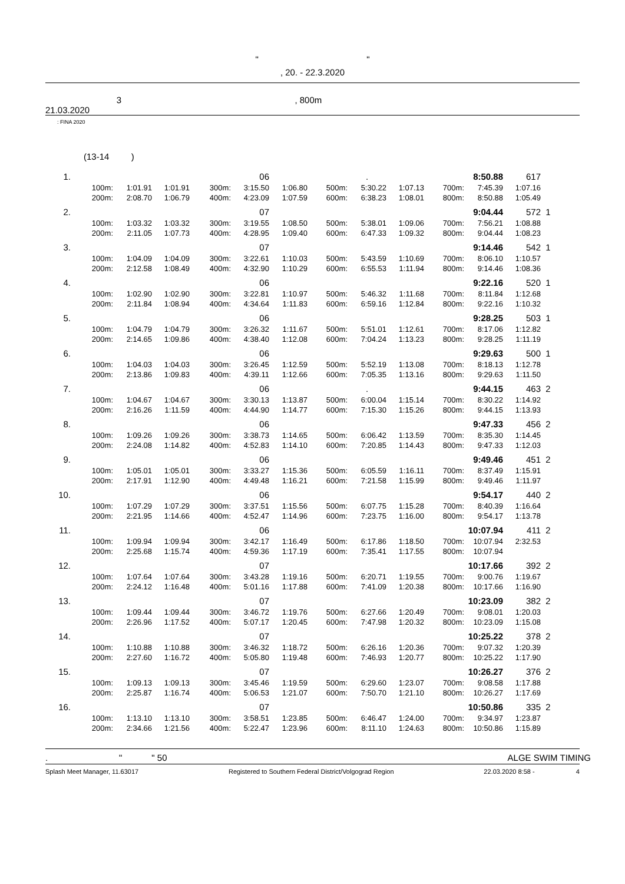" "
, 20. - 22.3.2020
3 , 800m
21.03.2020
: FINA 2020
(13-14 )
| 1. | | | | | 06 | | | . | | | 8:50.88 | 617 | |
| | 100m: | 1:01.91 | 1:01.91 | 300m: | 3:15.50 | 1:06.80 | 500m: | 5:30.22 | 1:07.13 | 700m: | 7:45.39 | 1:07.16 | |
| | 200m: | 2:08.70 | 1:06.79 | 400m: | 4:23.09 | 1:07.59 | 600m: | 6:38.23 | 1:08.01 | 800m: | 8:50.88 | 1:05.49 | |
| 2. | | | | | 07 | | | | | | 9:04.44 | 572 | 1 |
| | 100m: | 1:03.32 | 1:03.32 | 300m: | 3:19.55 | 1:08.50 | 500m: | 5:38.01 | 1:09.06 | 700m: | 7:56.21 | 1:08.88 | |
| | 200m: | 2:11.05 | 1:07.73 | 400m: | 4:28.95 | 1:09.40 | 600m: | 6:47.33 | 1:09.32 | 800m: | 9:04.44 | 1:08.23 | |
| 3. | | | | | 07 | | | | | | 9:14.46 | 542 | 1 |
| | 100m: | 1:04.09 | 1:04.09 | 300m: | 3:22.61 | 1:10.03 | 500m: | 5:43.59 | 1:10.69 | 700m: | 8:06.10 | 1:10.57 | |
| | 200m: | 2:12.58 | 1:08.49 | 400m: | 4:32.90 | 1:10.29 | 600m: | 6:55.53 | 1:11.94 | 800m: | 9:14.46 | 1:08.36 | |
| 4. | | | | | 06 | | | | | | 9:22.16 | 520 | 1 |
| | 100m: | 1:02.90 | 1:02.90 | 300m: | 3:22.81 | 1:10.97 | 500m: | 5:46.32 | 1:11.68 | 700m: | 8:11.84 | 1:12.68 | |
| | 200m: | 2:11.84 | 1:08.94 | 400m: | 4:34.64 | 1:11.83 | 600m: | 6:59.16 | 1:12.84 | 800m: | 9:22.16 | 1:10.32 | |
| 5. | | | | | 06 | | | | | | 9:28.25 | 503 | 1 |
| | 100m: | 1:04.79 | 1:04.79 | 300m: | 3:26.32 | 1:11.67 | 500m: | 5:51.01 | 1:12.61 | 700m: | 8:17.06 | 1:12.82 | |
| | 200m: | 2:14.65 | 1:09.86 | 400m: | 4:38.40 | 1:12.08 | 600m: | 7:04.24 | 1:13.23 | 800m: | 9:28.25 | 1:11.19 | |
| 6. | | | | | 06 | | | | | | 9:29.63 | 500 | 1 |
| | 100m: | 1:04.03 | 1:04.03 | 300m: | 3:26.45 | 1:12.59 | 500m: | 5:52.19 | 1:13.08 | 700m: | 8:18.13 | 1:12.78 | |
| | 200m: | 2:13.86 | 1:09.83 | 400m: | 4:39.11 | 1:12.66 | 600m: | 7:05.35 | 1:13.16 | 800m: | 9:29.63 | 1:11.50 | |
| 7. | | | | | 06 | | | . | | | 9:44.15 | 463 | 2 |
| | 100m: | 1:04.67 | 1:04.67 | 300m: | 3:30.13 | 1:13.87 | 500m: | 6:00.04 | 1:15.14 | 700m: | 8:30.22 | 1:14.92 | |
| | 200m: | 2:16.26 | 1:11.59 | 400m: | 4:44.90 | 1:14.77 | 600m: | 7:15.30 | 1:15.26 | 800m: | 9:44.15 | 1:13.93 | |
| 8. | | | | | 06 | | | | | | 9:47.33 | 456 | 2 |
| | 100m: | 1:09.26 | 1:09.26 | 300m: | 3:38.73 | 1:14.65 | 500m: | 6:06.42 | 1:13.59 | 700m: | 8:35.30 | 1:14.45 | |
| | 200m: | 2:24.08 | 1:14.82 | 400m: | 4:52.83 | 1:14.10 | 600m: | 7:20.85 | 1:14.43 | 800m: | 9:47.33 | 1:12.03 | |
| 9. | | | | | 06 | | | | | | 9:49.46 | 451 | 2 |
| | 100m: | 1:05.01 | 1:05.01 | 300m: | 3:33.27 | 1:15.36 | 500m: | 6:05.59 | 1:16.11 | 700m: | 8:37.49 | 1:15.91 | |
| | 200m: | 2:17.91 | 1:12.90 | 400m: | 4:49.48 | 1:16.21 | 600m: | 7:21.58 | 1:15.99 | 800m: | 9:49.46 | 1:11.97 | |
| 10. | | | | | 06 | | | | | | 9:54.17 | 440 | 2 |
| | 100m: | 1:07.29 | 1:07.29 | 300m: | 3:37.51 | 1:15.56 | 500m: | 6:07.75 | 1:15.28 | 700m: | 8:40.39 | 1:16.64 | |
| | 200m: | 2:21.95 | 1:14.66 | 400m: | 4:52.47 | 1:14.96 | 600m: | 7:23.75 | 1:16.00 | 800m: | 9:54.17 | 1:13.78 | |
| 11. | | | | | 06 | | | | | | 10:07.94 | 411 | 2 |
| | 100m: | 1:09.94 | 1:09.94 | 300m: | 3:42.17 | 1:16.49 | 500m: | 6:17.86 | 1:18.50 | 700m: | 10:07.94 | 2:32.53 | |
| | 200m: | 2:25.68 | 1:15.74 | 400m: | 4:59.36 | 1:17.19 | 600m: | 7:35.41 | 1:17.55 | 800m: | 10:07.94 | | |
| 12. | | | | | 07 | | | | | | 10:17.66 | 392 | 2 |
| | 100m: | 1:07.64 | 1:07.64 | 300m: | 3:43.28 | 1:19.16 | 500m: | 6:20.71 | 1:19.55 | 700m: | 9:00.76 | 1:19.67 | |
| | 200m: | 2:24.12 | 1:16.48 | 400m: | 5:01.16 | 1:17.88 | 600m: | 7:41.09 | 1:20.38 | 800m: | 10:17.66 | 1:16.90 | |
| 13. | | | | | 07 | | | | | | 10:23.09 | 382 | 2 |
| | 100m: | 1:09.44 | 1:09.44 | 300m: | 3:46.72 | 1:19.76 | 500m: | 6:27.66 | 1:20.49 | 700m: | 9:08.01 | 1:20.03 | |
| | 200m: | 2:26.96 | 1:17.52 | 400m: | 5:07.17 | 1:20.45 | 600m: | 7:47.98 | 1:20.32 | 800m: | 10:23.09 | 1:15.08 | |
| 14. | | | | | 07 | | | | | | 10:25.22 | 378 | 2 |
| | 100m: | 1:10.88 | 1:10.88 | 300m: | 3:46.32 | 1:18.72 | 500m: | 6:26.16 | 1:20.36 | 700m: | 9:07.32 | 1:20.39 | |
| | 200m: | 2:27.60 | 1:16.72 | 400m: | 5:05.80 | 1:19.48 | 600m: | 7:46.93 | 1:20.77 | 800m: | 10:25.22 | 1:17.90 | |
| 15. | | | | | 07 | | | | | | 10:26.27 | 376 | 2 |
| | 100m: | 1:09.13 | 1:09.13 | 300m: | 3:45.46 | 1:19.59 | 500m: | 6:29.60 | 1:23.07 | 700m: | 9:08.58 | 1:17.88 | |
| | 200m: | 2:25.87 | 1:16.74 | 400m: | 5:06.53 | 1:21.07 | 600m: | 7:50.70 | 1:21.10 | 800m: | 10:26.27 | 1:17.69 | |
| 16. | | | | | 07 | | | | | | 10:50.86 | 335 | 2 |
| | 100m: | 1:13.10 | 1:13.10 | 300m: | 3:58.51 | 1:23.85 | 500m: | 6:46.47 | 1:24.00 | 700m: | 9:34.97 | 1:23.87 | |
| | 200m: | 2:34.66 | 1:21.56 | 400m: | 5:22.47 | 1:23.96 | 600m: | 8:11.10 | 1:24.63 | 800m: | 10:50.86 | 1:15.89 | |
. " " 50 ALGE SWIM TIMING
Splash Meet Manager, 11.63017 Registered to Southern Federal District/Volgograd Region 22.03.2020 8:58 - 4